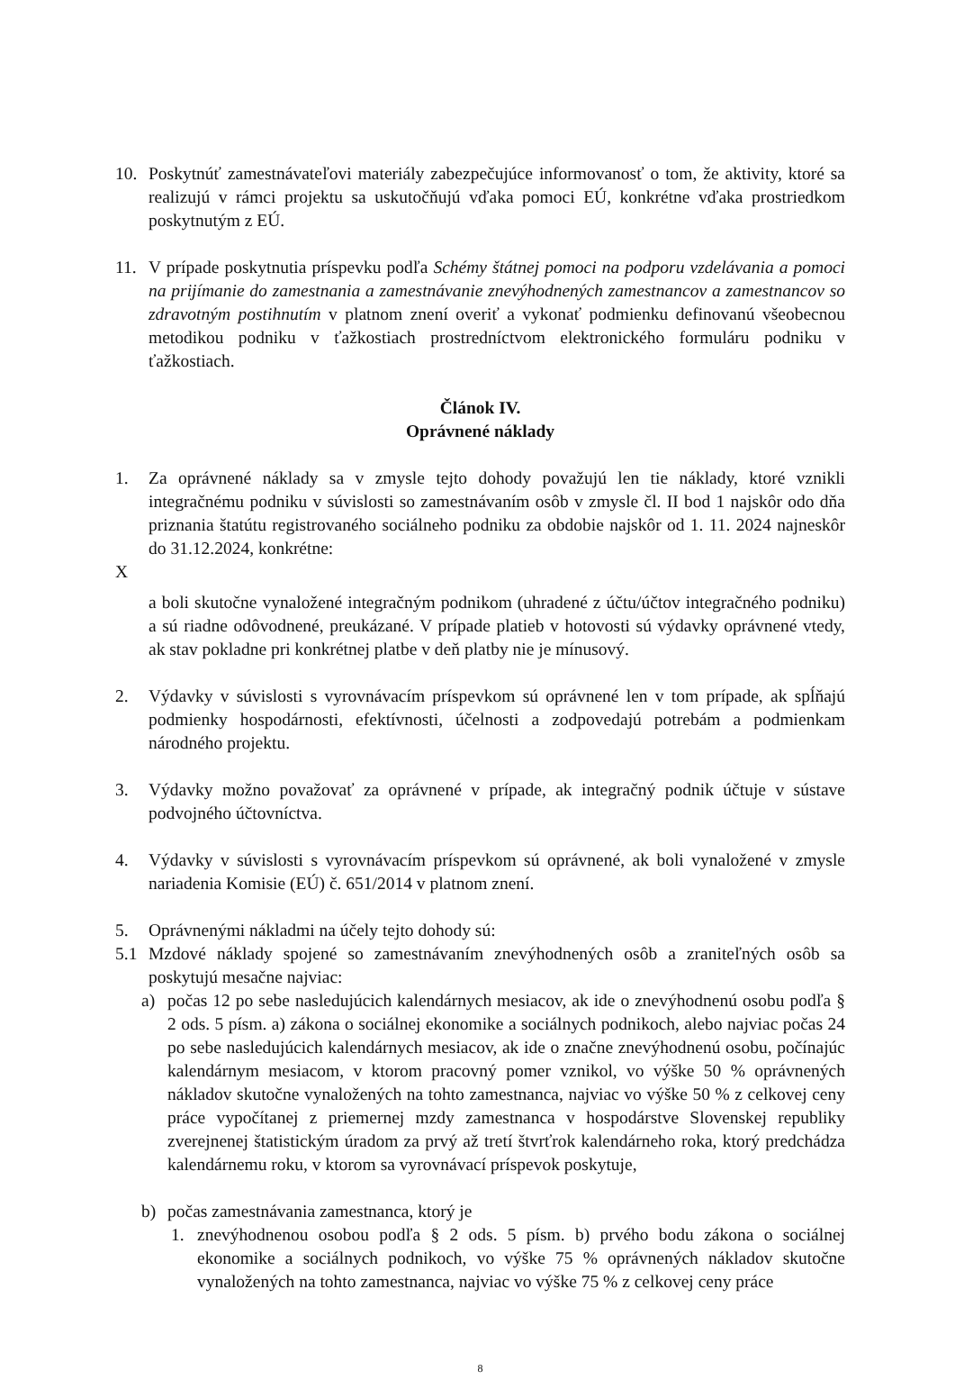10. Poskytnúť zamestnávateľovi materiály zabezpečujúce informovanosť o tom, že aktivity, ktoré sa realizujú v rámci projektu sa uskutočňujú vďaka pomoci EÚ, konkrétne vďaka prostriedkom poskytnutým z EÚ.
11. V prípade poskytnutia príspevku podľa Schémy štátnej pomoci na podporu vzdelávania a pomoci na prijímanie do zamestnania a zamestnávanie znevýhodnených zamestnancov a zamestnancov so zdravotným postihnutím v platnom znení overiť a vykonať podmienku definovanú všeobecnou metodikou podniku v ťažkostiach prostredníctvom elektronického formuláru podniku v ťažkostiach.
Článok IV.
Oprávnené náklady
1. Za oprávnené náklady sa v zmysle tejto dohody považujú len tie náklady, ktoré vznikli integračnému podniku v súvislosti so zamestnávaním osôb v zmysle čl. II bod 1 najskôr odo dňa priznania štatútu registrovaného sociálneho podniku za obdobie najskôr od 1. 11. 2024 najneskôr do 31.12.2024, konkrétne:
X
a boli skutočne vynaložené integračným podnikom (uhradené z účtu/účtov integračného podniku) a sú riadne odôvodnené, preukázané. V prípade platieb v hotovosti sú výdavky oprávnené vtedy, ak stav pokladne pri konkrétnej platbe v deň platby nie je mínusový.
2. Výdavky v súvislosti s vyrovnávacím príspevkom sú oprávnené len v tom prípade, ak spĺňajú podmienky hospodárnosti, efektívnosti, účelnosti a zodpovedajú potrebám a podmienkam národného projektu.
3. Výdavky možno považovať za oprávnené v prípade, ak integračný podnik účtuje v sústave podvojného účtovníctva.
4. Výdavky v súvislosti s vyrovnávacím príspevkom sú oprávnené, ak boli vynaložené v zmysle nariadenia Komisie (EÚ) č. 651/2014 v platnom znení.
5. Oprávnenými nákladmi na účely tejto dohody sú:
5.1 Mzdové náklady spojené so zamestnávaním znevýhodnených osôb a zraniteľných osôb sa poskytujú mesačne najviac:
a) počas 12 po sebe nasledujúcich kalendárnych mesiacov, ak ide o znevýhodnenú osobu podľa § 2 ods. 5 písm. a) zákona o sociálnej ekonomike a sociálnych podnikoch, alebo najviac počas 24 po sebe nasledujúcich kalendárnych mesiacov, ak ide o značne znevýhodnenú osobu, počínajúc kalendárnym mesiacom, v ktorom pracovný pomer vznikol, vo výške 50 % oprávnených nákladov skutočne vynaložených na tohto zamestnanca, najviac vo výške 50 % z celkovej ceny práce vypočítanej z priemernej mzdy zamestnanca v hospodárstve Slovenskej republiky zverejnenej štatistickým úradom za prvý až tretí štvrťrok kalendárneho roka, ktorý predchádza kalendárnemu roku, v ktorom sa vyrovnávací príspevok poskytuje,
b) počas zamestnávania zamestnanca, ktorý je
1. znevýhodnenou osobou podľa § 2 ods. 5 písm. b) prvého bodu zákona o sociálnej ekonomike a sociálnych podnikoch, vo výške 75 % oprávnených nákladov skutočne vynaložených na tohto zamestnanca, najviac vo výške 75 % z celkovej ceny práce
8